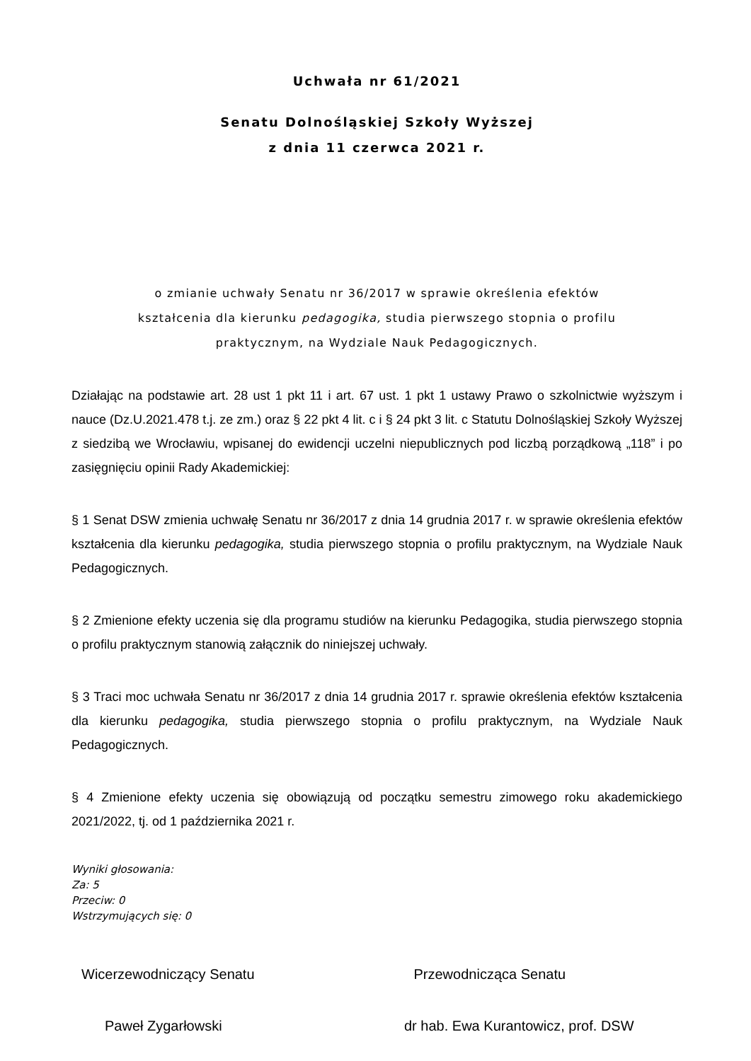Uchwała nr 61/2021
Senatu Dolnośląskiej Szkoły Wyższej
z dnia 11 czerwca 2021 r.
o zmianie uchwały Senatu nr 36/2017 w sprawie określenia efektów
kształcenia dla kierunku pedagogika, studia pierwszego stopnia o profilu
praktycznym, na Wydziale Nauk Pedagogicznych.
Działając na podstawie art. 28 ust 1 pkt 11 i art. 67 ust. 1 pkt 1 ustawy Prawo o szkolnictwie wyższym i nauce (Dz.U.2021.478 t.j. ze zm.) oraz § 22 pkt 4 lit. c i § 24 pkt 3 lit. c Statutu Dolnośląskiej Szkoły Wyższej z siedzibą we Wrocławiu, wpisanej do ewidencji uczelni niepublicznych pod liczbą porządkową „118” i po zasięgnięciu opinii Rady Akademickiej:
§ 1 Senat DSW zmienia uchwałę Senatu nr 36/2017 z dnia 14 grudnia 2017 r. w sprawie określenia efektów kształcenia dla kierunku pedagogika, studia pierwszego stopnia o profilu praktycznym, na Wydziale Nauk Pedagogicznych.
§ 2 Zmienione efekty uczenia się dla programu studiów na kierunku Pedagogika, studia pierwszego stopnia o profilu praktycznym stanowią załącznik do niniejszej uchwały.
§ 3 Traci moc uchwała Senatu nr 36/2017 z dnia 14 grudnia 2017 r. sprawie określenia efektów kształcenia dla kierunku pedagogika, studia pierwszego stopnia o profilu praktycznym, na Wydziale Nauk Pedagogicznych.
§ 4 Zmienione efekty uczenia się obowiązują od początku semestru zimowego roku akademickiego 2021/2022, tj. od 1 października 2021 r.
Wyniki głosowania:
Za: 5
Przeciw: 0
Wstrzymujących się: 0
Wicerzewodniczący Senatu Przewodnicząca Senatu
Paweł Zygarłowski dr hab. Ewa Kurantowicz, prof. DSW